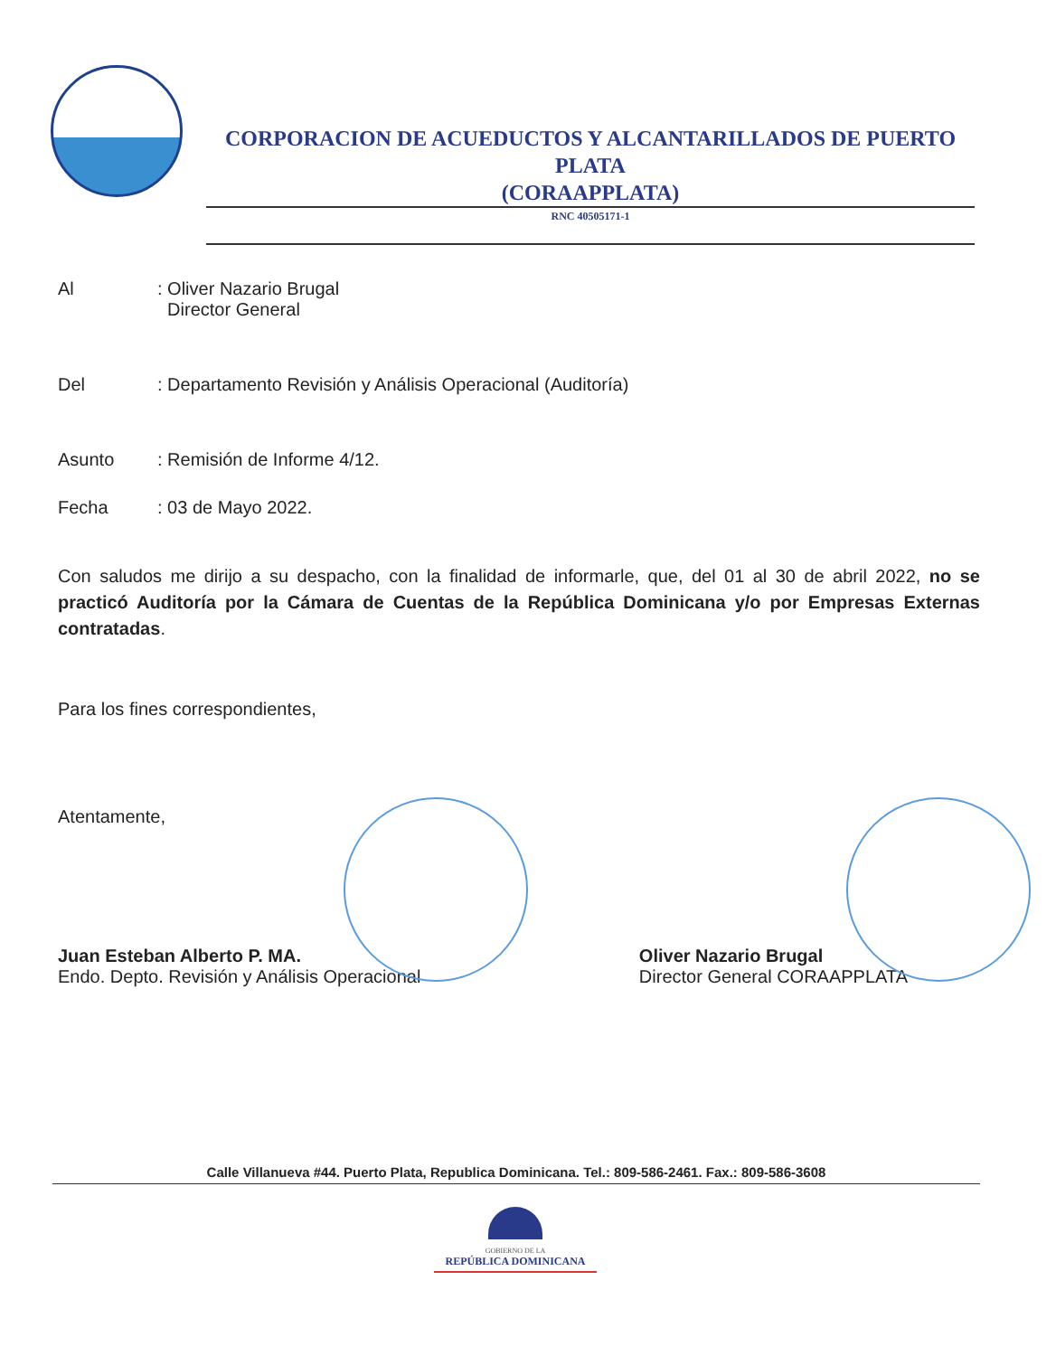CORPORACION DE ACUEDUCTOS Y ALCANTARILLADOS DE PUERTO PLATA
(CORAAPPLATA)
RNC 40505171-1
Al : Oliver Nazario Brugal
Director General
Del : Departamento Revisión y Análisis Operacional (Auditoría)
Asunto : Remisión de Informe 4/12.
Fecha : 03 de Mayo 2022.
Con saludos me dirijo a su despacho, con la finalidad de informarle, que, del 01 al 30 de abril 2022, no se practicó Auditoría por la Cámara de Cuentas de la República Dominicana y/o por Empresas Externas contratadas.
Para los fines correspondientes,
Atentamente,
Juan Esteban Alberto P. MA.
Endo. Depto. Revisión y Análisis Operacional
Oliver Nazario Brugal
Director General CORAAPPLATA
Calle Villanueva #44. Puerto Plata, Republica Dominicana. Tel.: 809-586-2461. Fax.: 809-586-3608
GOBIERNO DE LA
REPÚBLICA DOMINICANA